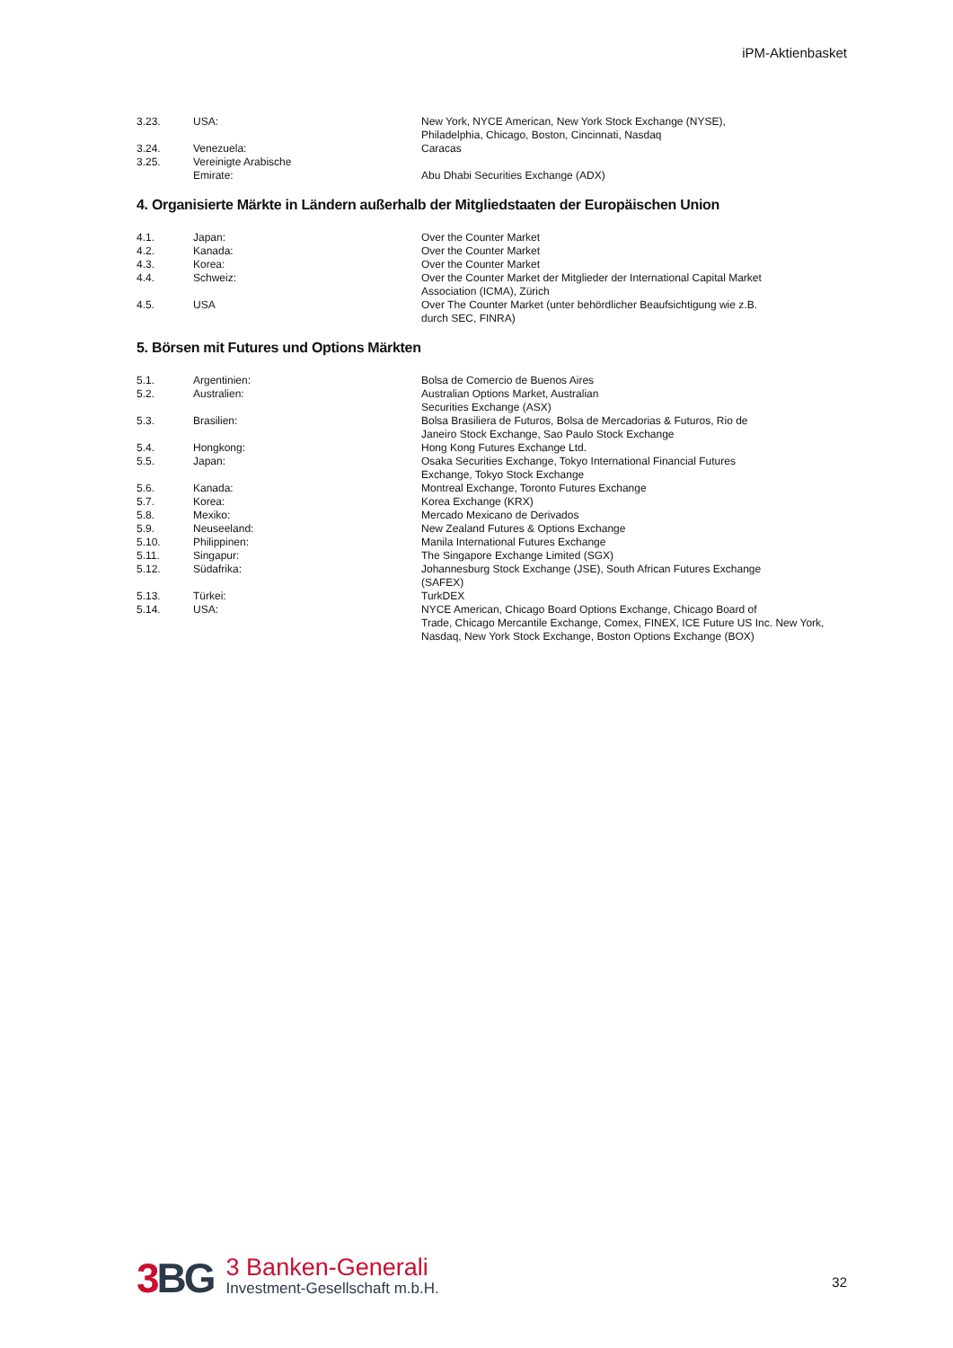iPM-Aktienbasket
| 3.23. | USA: | New York, NYCE American, New York Stock Exchange (NYSE), Philadelphia, Chicago, Boston, Cincinnati, Nasdaq |
| 3.24. | Venezuela: | Caracas |
| 3.25. | Vereinigte Arabische Emirate: | Abu Dhabi Securities Exchange (ADX) |
4. Organisierte Märkte in Ländern außerhalb der Mitgliedstaaten der Europäischen Union
| 4.1. | Japan: | Over the Counter Market |
| 4.2. | Kanada: | Over the Counter Market |
| 4.3. | Korea: | Over the Counter Market |
| 4.4. | Schweiz: | Over the Counter Market der Mitglieder der International Capital Market Association (ICMA), Zürich |
| 4.5. | USA | Over The Counter Market (unter behördlicher Beaufsichtigung wie z.B. durch SEC, FINRA) |
5. Börsen mit Futures und Options Märkten
| 5.1. | Argentinien: | Bolsa de Comercio de Buenos Aires |
| 5.2. | Australien: | Australian Options Market, Australian Securities Exchange (ASX) |
| 5.3. | Brasilien: | Bolsa Brasiliera de Futuros, Bolsa de Mercadorias & Futuros, Rio de Janeiro Stock Exchange, Sao Paulo Stock Exchange |
| 5.4. | Hongkong: | Hong Kong Futures Exchange Ltd. |
| 5.5. | Japan: | Osaka Securities Exchange, Tokyo International Financial Futures Exchange, Tokyo Stock Exchange |
| 5.6. | Kanada: | Montreal Exchange, Toronto Futures Exchange |
| 5.7. | Korea: | Korea Exchange (KRX) |
| 5.8. | Mexiko: | Mercado Mexicano de Derivados |
| 5.9. | Neuseeland: | New Zealand Futures & Options Exchange |
| 5.10. | Philippinen: | Manila International Futures Exchange |
| 5.11. | Singapur: | The Singapore Exchange Limited (SGX) |
| 5.12. | Südafrika: | Johannesburg Stock Exchange (JSE), South African Futures Exchange (SAFEX) |
| 5.13. | Türkei: | TurkDEX |
| 5.14. | USA: | NYCE American, Chicago Board Options Exchange, Chicago Board of Trade, Chicago Mercantile Exchange, Comex, FINEX, ICE Future US Inc. New York, Nasdaq, New York Stock Exchange, Boston Options Exchange (BOX) |
3 BG
3 Banken-Generali
Investment-Gesellschaft m.b.H.
32